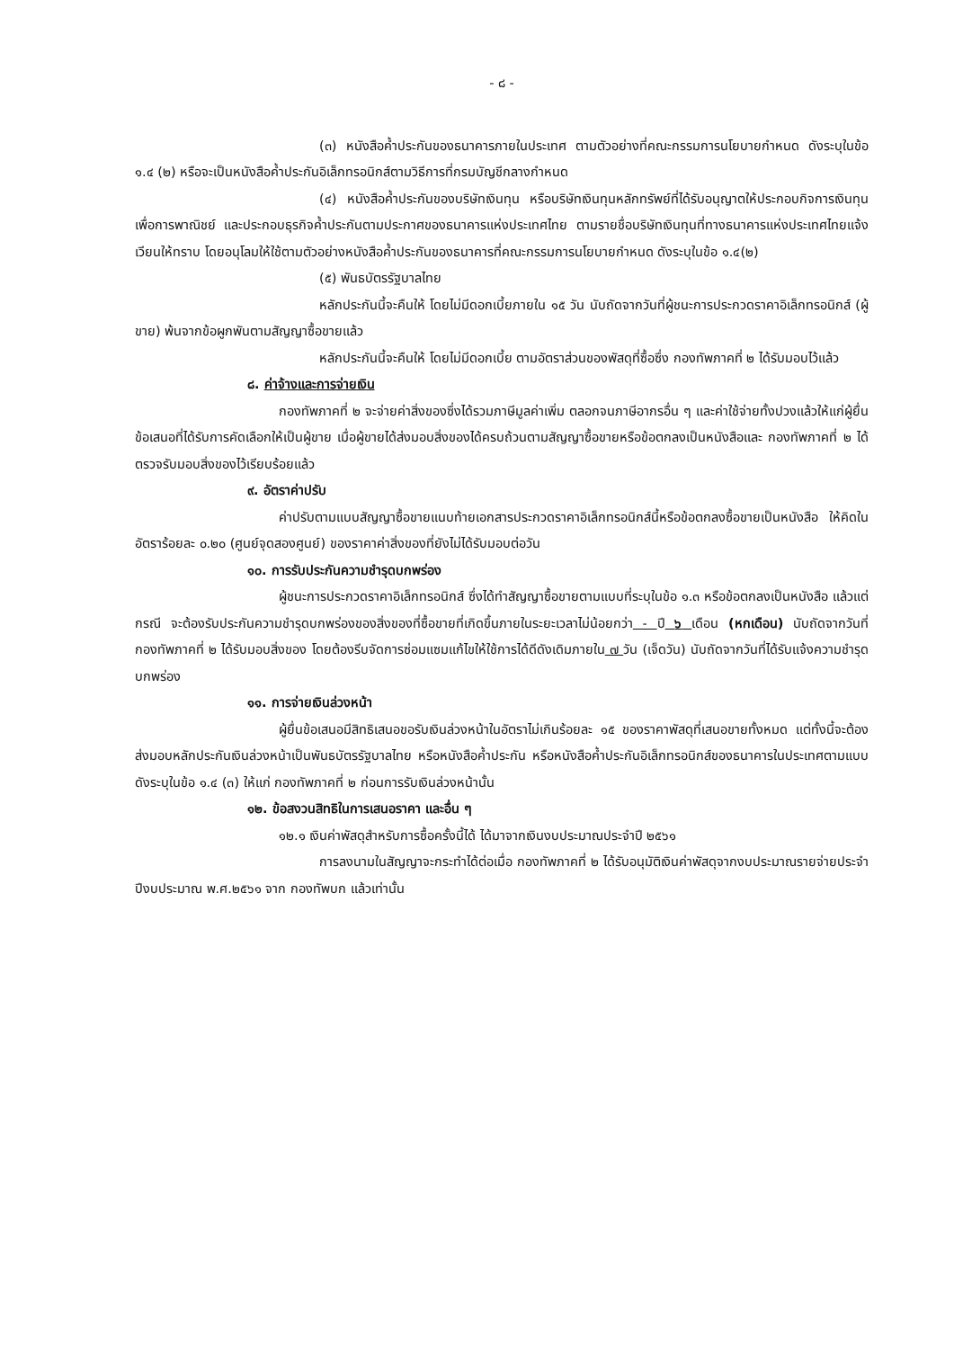- ๘ -
(๓) หนังสือค้ำประกันของธนาคารภายในประเทศ ตามตัวอย่างที่คณะกรรมการนโยบายกำหนด ดังระบุในข้อ ๑.๔ (๒) หรือจะเป็นหนังสือค้ำประกันอิเล็กทรอนิกส์ตามวิธีการที่กรมบัญชีกลางกำหนด
(๔) หนังสือค้ำประกันของบริษัทเงินทุน หรือบริษัทเงินทุนหลักทรัพย์ที่ได้รับอนุญาตให้ประกอบกิจการเงินทุนเพื่อการพาณิชย์ และประกอบธุรกิจค้ำประกันตามประกาศของธนาคารแห่งประเทศไทย ตามรายชื่อบริษัทเงินทุนที่ทางธนาคารแห่งประเทศไทยแจ้งเวียนให้ทราบ โดยอนุโลมให้ใช้ตามตัวอย่างหนังสือค้ำประกันของธนาคารที่คณะกรรมการนโยบายกำหนด ดังระบุในข้อ ๑.๔(๒)
(๕) พันธบัตรรัฐบาลไทย
หลักประกันนี้จะคืนให้ โดยไม่มีดอกเบี้ยภายใน ๑๕ วัน นับถัดจากวันที่ผู้ชนะการประกวดราคาอิเล็กทรอนิกส์ (ผู้ขาย) พ้นจากข้อผูกพันตามสัญญาซื้อขายแล้ว
หลักประกันนี้จะคืนให้ โดยไม่มีดอกเบี้ย ตามอัตราส่วนของพัสดุที่ซื้อซึ่ง กองทัพภาคที่ ๒ ได้รับมอบไว้แล้ว
๘. ค่าจ้างและการจ่ายเงิน
กองทัพภาคที่ ๒ จะจ่ายค่าสิ่งของซึ่งได้รวมภาษีมูลค่าเพิ่ม ตลอกจนภาษีอากรอื่น ๆ และค่าใช้จ่ายทั้งปวงแล้วให้แก่ผู้ยื่นข้อเสนอที่ได้รับการคัดเลือกให้เป็นผู้ขาย เมื่อผู้ขายได้ส่งมอบสิ่งของได้ครบถ้วนตามสัญญาซื้อขายหรือข้อตกลงเป็นหนังสือและ กองทัพภาคที่ ๒ ได้ตรวจรับมอบสิ่งของไว้เรียบร้อยแล้ว
๙. อัตราค่าปรับ
ค่าปรับตามแบบสัญญาซื้อขายแนบท้ายเอกสารประกวดราคาอิเล็กทรอนิกส์นี้หรือข้อตกลงซื้อขายเป็นหนังสือ ให้คิดในอัตราร้อยละ ๐.๒๐ (ศูนย์จุดสองศูนย์) ของราคาค่าสิ่งของที่ยังไม่ได้รับมอบต่อวัน
๑๐. การรับประกันความชำรุดบกพร่อง
ผู้ชนะการประกวดราคาอิเล็กทรอนิกส์ ซึ่งได้ทำสัญญาซื้อขายตามแบบที่ระบุในข้อ ๑.๓ หรือข้อตกลงเป็นหนังสือ แล้วแต่กรณี จะต้องรับประกันความชำรุดบกพร่องของสิ่งของที่ซื้อขายที่เกิดขึ้นภายในระยะเวลาไม่น้อยกว่า - ปี ๖ เดือน (หกเดือน) นับถัดจากวันที่ กองทัพภาคที่ ๒ ได้รับมอบสิ่งของ โดยต้องรีบจัดการซ่อมแซมแก้ไขให้ใช้การได้ดีดังเดิมภายใน ๗ วัน (เจ็ดวัน) นับถัดจากวันที่ได้รับแจ้งความชำรุดบกพร่อง
๑๑. การจ่ายเงินล่วงหน้า
ผู้ยื่นข้อเสนอมีสิทธิเสนอขอรับเงินล่วงหน้าในอัตราไม่เกินร้อยละ ๑๕ ของราคาพัสดุที่เสนอขายทั้งหมด แต่ทั้งนี้จะต้องส่งมอบหลักประกันเงินล่วงหน้าเป็นพันธบัตรรัฐบาลไทย หรือหนังสือค้ำประกัน หรือหนังสือค้ำประกันอิเล็กทรอนิกส์ของธนาคารในประเทศตามแบบ ดังระบุในข้อ ๑.๔ (๓) ให้แก่ กองทัพภาคที่ ๒ ก่อนการรับเงินล่วงหน้านั้น
๑๒. ข้อสงวนสิทธิในการเสนอราคา และอื่น ๆ
๑๒.๑ เงินค่าพัสดุสำหรับการซื้อครั้งนี้ได้ ได้มาจากเงินงบประมาณประจำปี ๒๕๖๑
การลงนามในสัญญาจะกระทำได้ต่อเมื่อ กองทัพภาคที่ ๒ ได้รับอนุมัติเงินค่าพัสดุจากงบประมาณรายจ่ายประจำปีงบประมาณ พ.ศ.๒๕๖๑ จาก กองทัพบก แล้วเท่านั้น